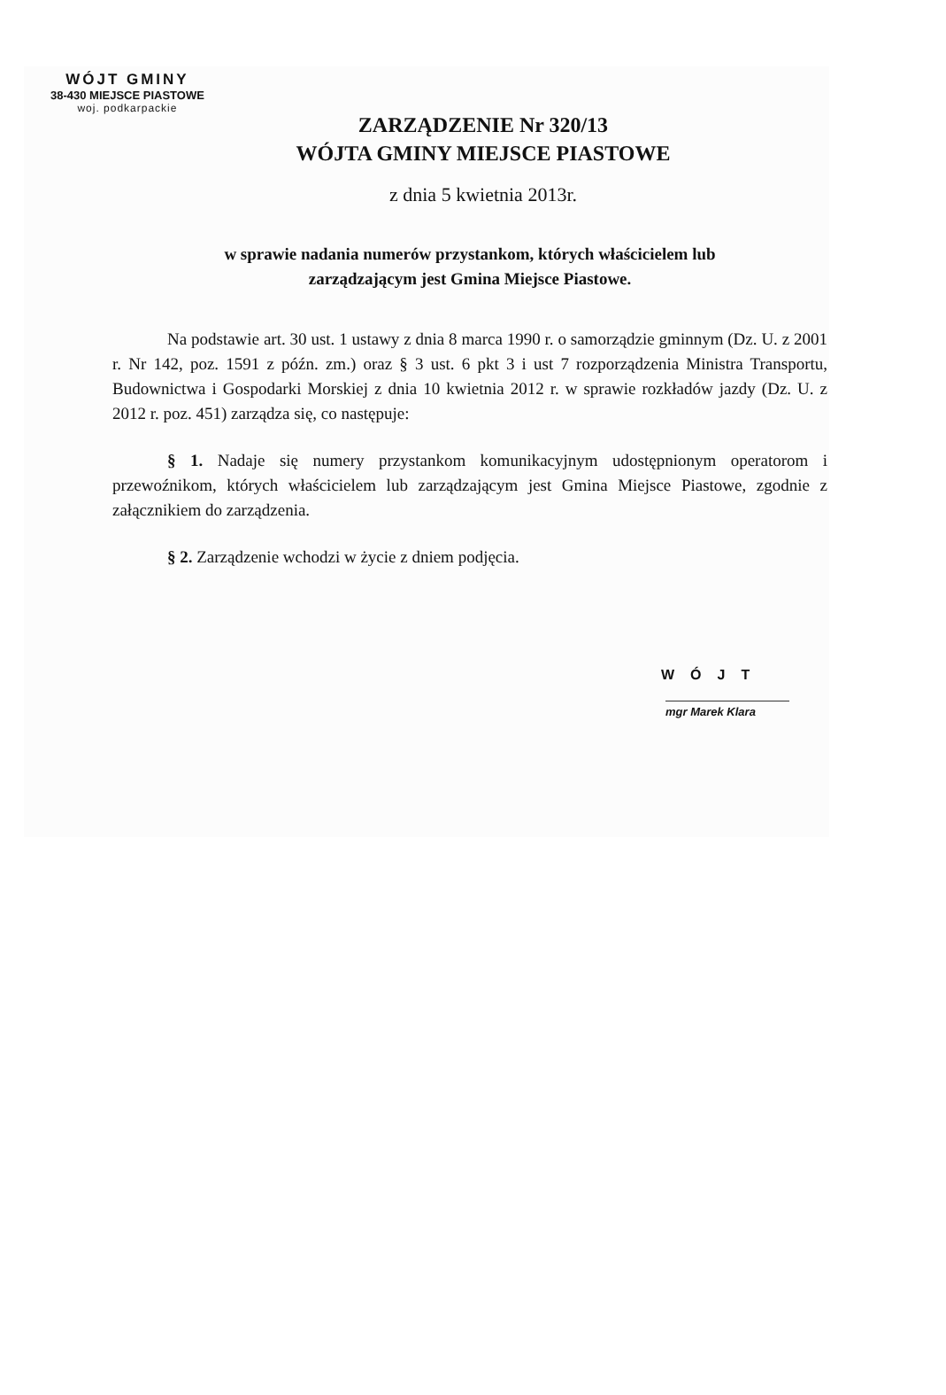WÓJT GMINY
38-430 MIEJSCE PIASTOWE
woj. podkarpackie
ZARZĄDZENIE Nr 320/13
WÓJTA GMINY MIEJSCE PIASTOWE
z dnia 5 kwietnia 2013r.
w sprawie nadania numerów przystankom, których właścicielem lub
zarządzającym jest Gmina Miejsce Piastowe.
Na podstawie art. 30 ust. 1 ustawy z dnia 8 marca 1990 r. o samorządzie gminnym (Dz. U. z 2001 r. Nr 142, poz. 1591 z późn. zm.) oraz § 3 ust. 6 pkt 3 i ust 7 rozporządzenia Ministra Transportu, Budownictwa i Gospodarki Morskiej z dnia 10 kwietnia 2012 r. w sprawie rozkładów jazdy (Dz. U. z 2012 r. poz. 451) zarządza się, co następuje:
§ 1. Nadaje się numery przystankom komunikacyjnym udostępnionym operatorom i przewoźnikom, których właścicielem lub zarządzającym jest Gmina Miejsce Piastowe, zgodnie z załącznikiem do zarządzenia.
§ 2. Zarządzenie wchodzi w życie z dniem podjęcia.
WÓJT
mgr Marek Klara